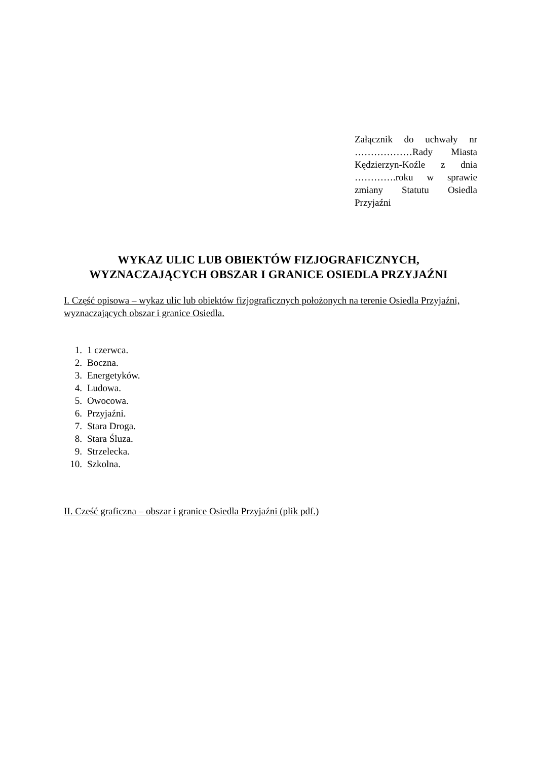Załącznik do uchwały nr ………………Rady Miasta Kędzierzyn-Koźle z dnia ………….roku w sprawie zmiany Statutu Osiedla Przyjaźni
WYKAZ ULIC LUB OBIEKTÓW FIZJOGRAFICZNYCH,
WYZNACZAJĄCYCH OBSZAR I GRANICE OSIEDLA PRZYJAŹNI
I. Część opisowa – wykaz ulic lub obiektów fizjograficznych położonych na terenie Osiedla Przyjaźni, wyznaczających obszar i granice Osiedla.
1. 1 czerwca.
2. Boczna.
3. Energetyków.
4. Ludowa.
5. Owocowa.
6. Przyjaźni.
7. Stara Droga.
8. Stara Śluza.
9. Strzelecka.
10. Szkolna.
II. Cześć graficzna – obszar i granice Osiedla Przyjaźni (plik pdf.)